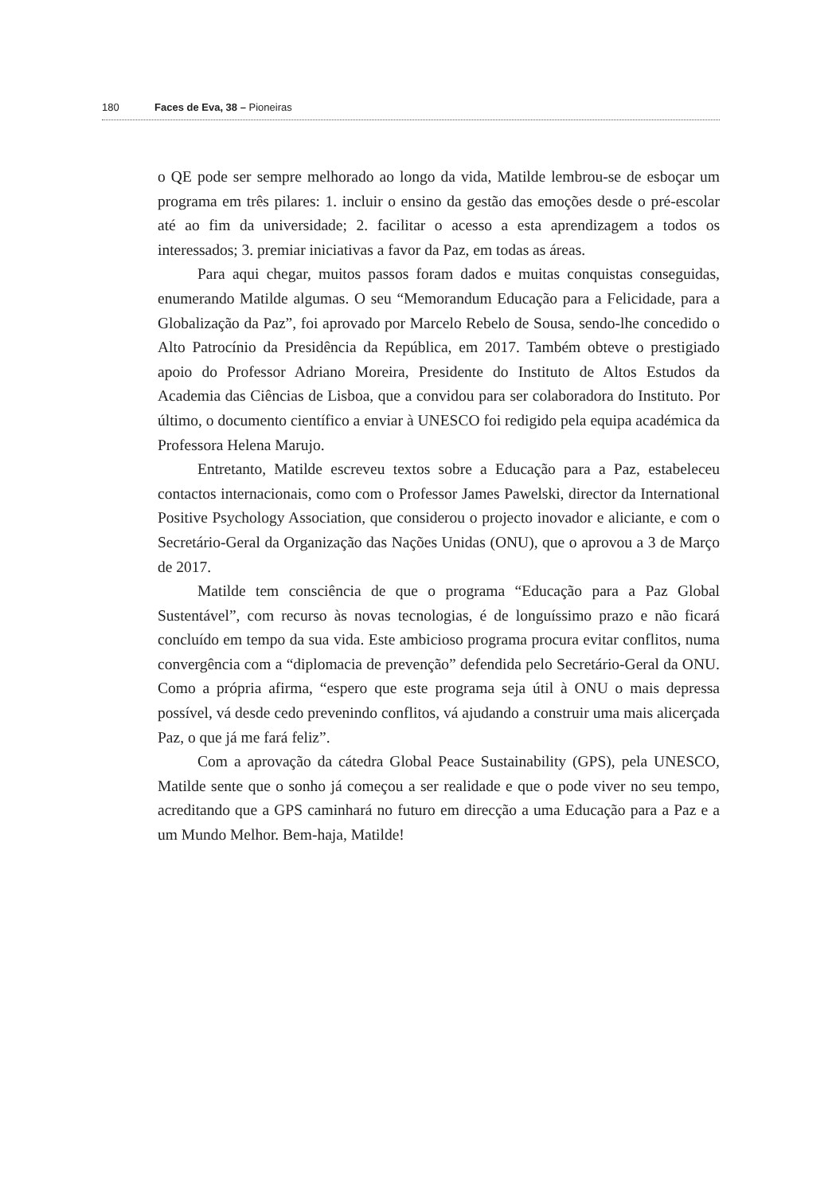180 Faces de Eva, 38 – Pioneiras
o QE pode ser sempre melhorado ao longo da vida, Matilde lembrou-se de esboçar um programa em três pilares: 1. incluir o ensino da gestão das emoções desde o pré-escolar até ao fim da universidade; 2. facilitar o acesso a esta aprendizagem a todos os interessados; 3. premiar iniciativas a favor da Paz, em todas as áreas.
Para aqui chegar, muitos passos foram dados e muitas conquistas conseguidas, enumerando Matilde algumas. O seu “Memorandum Educação para a Felicidade, para a Globalização da Paz”, foi aprovado por Marcelo Rebelo de Sousa, sendo-lhe concedido o Alto Patrocínio da Presidência da República, em 2017. Também obteve o prestigiado apoio do Professor Adriano Moreira, Presidente do Instituto de Altos Estudos da Academia das Ciências de Lisboa, que a convidou para ser colaboradora do Instituto. Por último, o documento científico a enviar à UNESCO foi redigido pela equipa académica da Professora Helena Marujo.
Entretanto, Matilde escreveu textos sobre a Educação para a Paz, estabeleceu contactos internacionais, como com o Professor James Pawelski, director da International Positive Psychology Association, que considerou o projecto inovador e aliciante, e com o Secretário-Geral da Organização das Nações Unidas (ONU), que o aprovou a 3 de Março de 2017.
Matilde tem consciência de que o programa “Educação para a Paz Global Sustentável”, com recurso às novas tecnologias, é de longuíssimo prazo e não ficará concluído em tempo da sua vida. Este ambicioso programa procura evitar conflitos, numa convergência com a “diplomacia de prevenção” defendida pelo Secretário-Geral da ONU. Como a própria afirma, “espero que este programa seja útil à ONU o mais depressa possível, vá desde cedo prevenindo conflitos, vá ajudando a construir uma mais alicerçada Paz, o que já me fará feliz”.
Com a aprovação da cátedra Global Peace Sustainability (GPS), pela UNESCO, Matilde sente que o sonho já começou a ser realidade e que o pode viver no seu tempo, acreditando que a GPS caminhará no futuro em direcção a uma Educação para a Paz e a um Mundo Melhor. Bem-haja, Matilde!